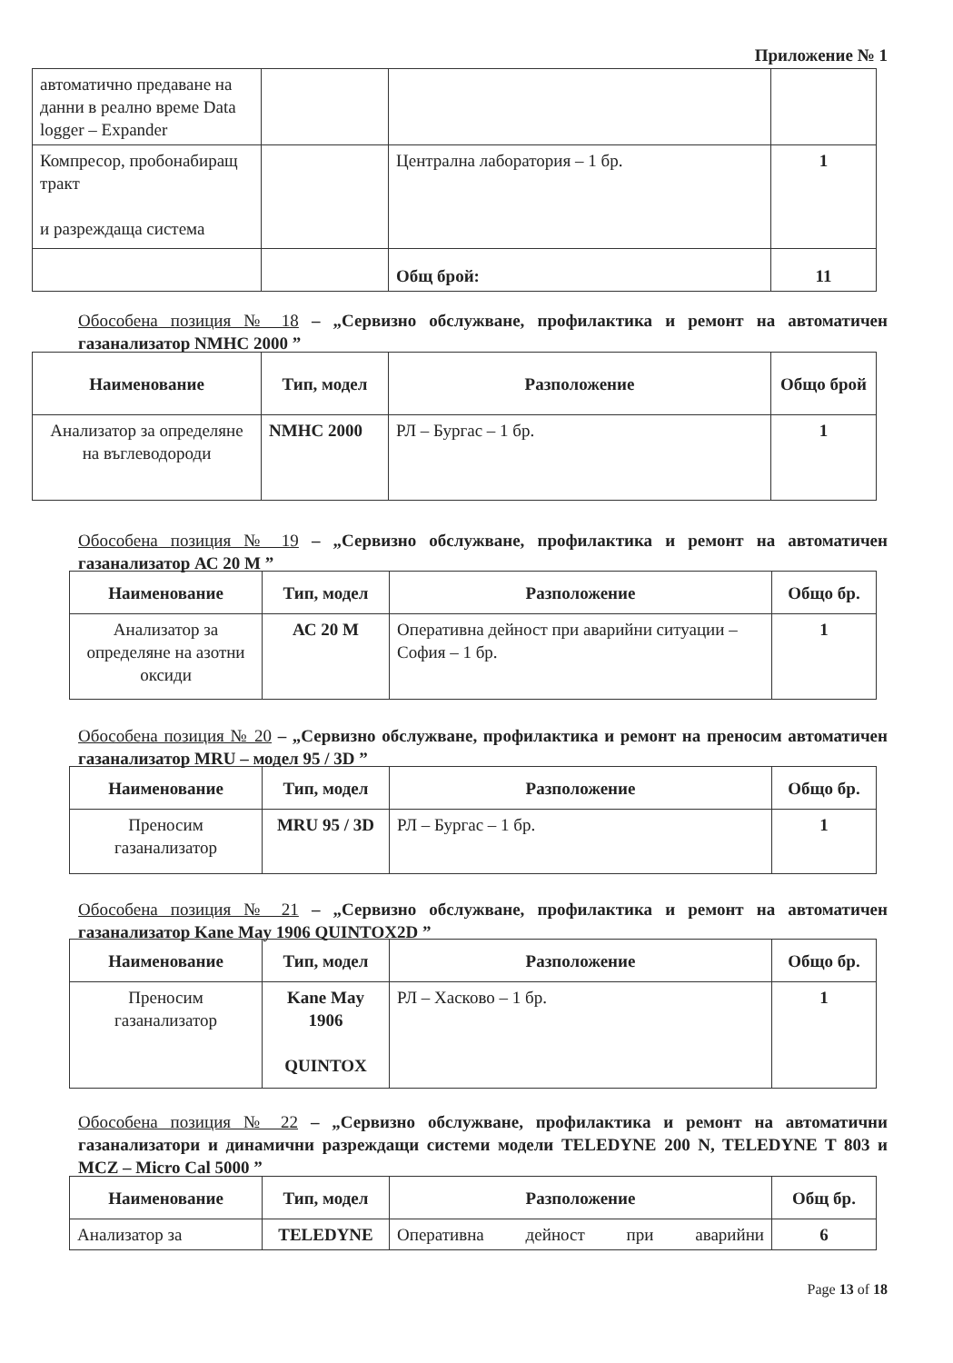Приложение № 1
| автоматично предаване на данни в реално време Data logger – Expander | | | |
| Компресор, пробонабиращ тракт и разреждаща система | | Централна лаборатория – 1 бр. | 1 |
| | | Общ брой: | 11 |
Обособена позиция № 18 – „Сервизно обслужване, профилактика и ремонт на автоматичен газанализатор NMHC 2000 ”
| Наименование | Тип, модел | Разположение | Общо брой |
| --- | --- | --- | --- |
| Анализатор за определяне на въглеводороди | NMHC 2000 | РЛ – Бургас – 1 бр. | 1 |
Обособена позиция № 19 – „Сервизно обслужване, профилактика и ремонт на автоматичен газанализатор АС 20 М ”
| Наименование | Тип, модел | Разположение | Общо бр. |
| --- | --- | --- | --- |
| Анализатор за определяне на азотни оксиди | АС 20 М | Оперативна дейност при аварийни ситуации – София – 1 бр. | 1 |
Обособена позиция № 20 – „Сервизно обслужване, профилактика и ремонт на преносим автоматичен газанализатор MRU – модел 95 / 3D ”
| Наименование | Тип, модел | Разположение | Общо бр. |
| --- | --- | --- | --- |
| Преносим газанализатор | MRU 95 / 3D | РЛ – Бургас – 1 бр. | 1 |
Обособена позиция № 21 – „Сервизно обслужване, профилактика и ремонт на автоматичен газанализатор Kane May 1906 QUINTOX2D ”
| Наименование | Тип, модел | Разположение | Общо бр. |
| --- | --- | --- | --- |
| Преносим газанализатор | Kane May 1906 QUINTOX | РЛ – Хасково – 1 бр. | 1 |
Обособена позиция № 22 – „Сервизно обслужване, профилактика и ремонт на автоматични газанализатори и динамични разреждащи системи модели TELEDYNE 200 N, TELEDYNE T 803 и MCZ – Micro Cal 5000 ”
| Наименование | Тип, модел | Разположение | Общ бр. |
| --- | --- | --- | --- |
| Анализатор за | TELEDYNE | Оперативна дейност при аварийни | 6 |
Page 13 of 18